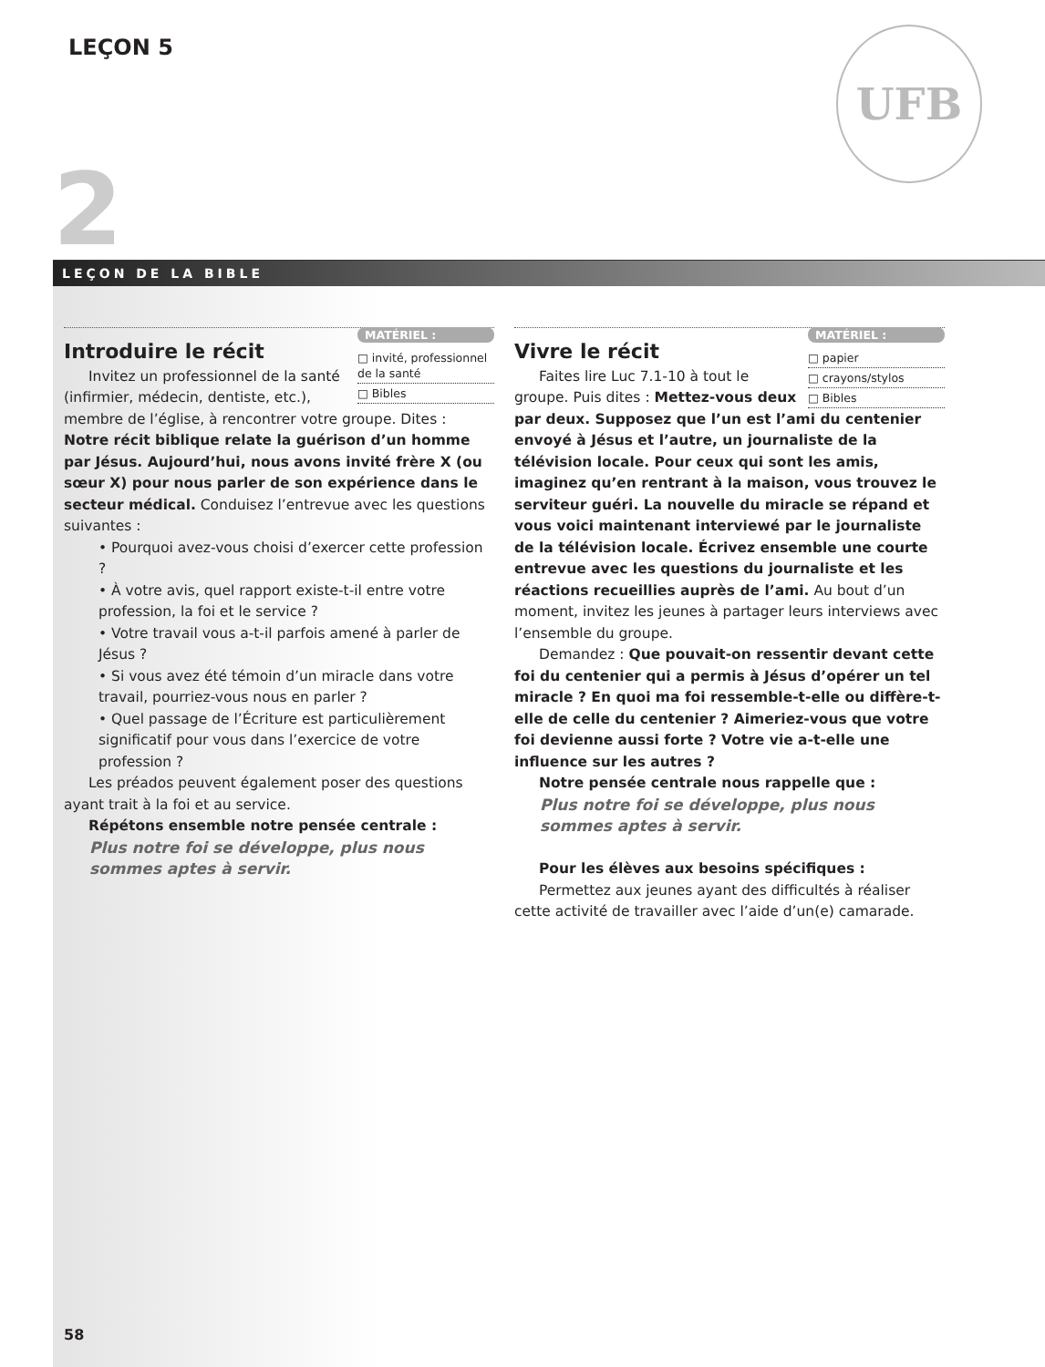LEÇON 5 UFB
2
LEÇON DE LA BIBLE
MATÉRIEL :
□ invité, professionnel de la santé
□ Bibles
Introduire le récit
Invitez un professionnel de la santé (infirmier, médecin, dentiste, etc.), membre de l’église, à rencontrer votre groupe. Dites : Notre récit biblique relate la guérison d’un homme par Jésus. Aujourd’hui, nous avons invité frère X (ou sœur X) pour nous parler de son expérience dans le secteur médical. Conduisez l’entrevue avec les questions suivantes :
• Pourquoi avez-vous choisi d’exercer cette profession ?
• À votre avis, quel rapport existe-t-il entre votre profession, la foi et le service ?
• Votre travail vous a-t-il parfois amené à parler de Jésus ?
• Si vous avez été témoin d’un miracle dans votre travail, pourriez-vous nous en parler ?
• Quel passage de l’Écriture est particulièrement significatif pour vous dans l’exercice de votre profession ?
Les préados peuvent également poser des questions ayant trait à la foi et au service.
Répétons ensemble notre pensée centrale :
Plus notre foi se développe, plus nous sommes aptes à servir.
MATÉRIEL :
□ papier
□ crayons/stylos
□ Bibles
Vivre le récit
Faites lire Luc 7.1-10 à tout le groupe. Puis dites : Mettez-vous deux par deux. Supposez que l’un est l’ami du centenier envoyé à Jésus et l’autre, un journaliste de la télévision locale. Pour ceux qui sont les amis, imaginez qu’en rentrant à la maison, vous trouvez le serviteur guéri. La nouvelle du miracle se répand et vous voici maintenant interviewé par le journaliste de la télévision locale. Écrivez ensemble une courte entrevue avec les questions du journaliste et les réactions recueillies auprès de l’ami. Au bout d’un moment, invitez les jeunes à partager leurs interviews avec l’ensemble du groupe.
Demandez : Que pouvait-on ressentir devant cette foi du centenier qui a permis à Jésus d’opérer un tel miracle ? En quoi ma foi ressemble-t-elle ou diffère-t-elle de celle du centenier ? Aimeriez-vous que votre foi devienne aussi forte ? Votre vie a-t-elle une influence sur les autres ?
Notre pensée centrale nous rappelle que :
Plus notre foi se développe, plus nous sommes aptes à servir.
Pour les élèves aux besoins spécifiques :
Permettez aux jeunes ayant des difficultés à réaliser cette activité de travailler avec l’aide d’un(e) camarade.
58